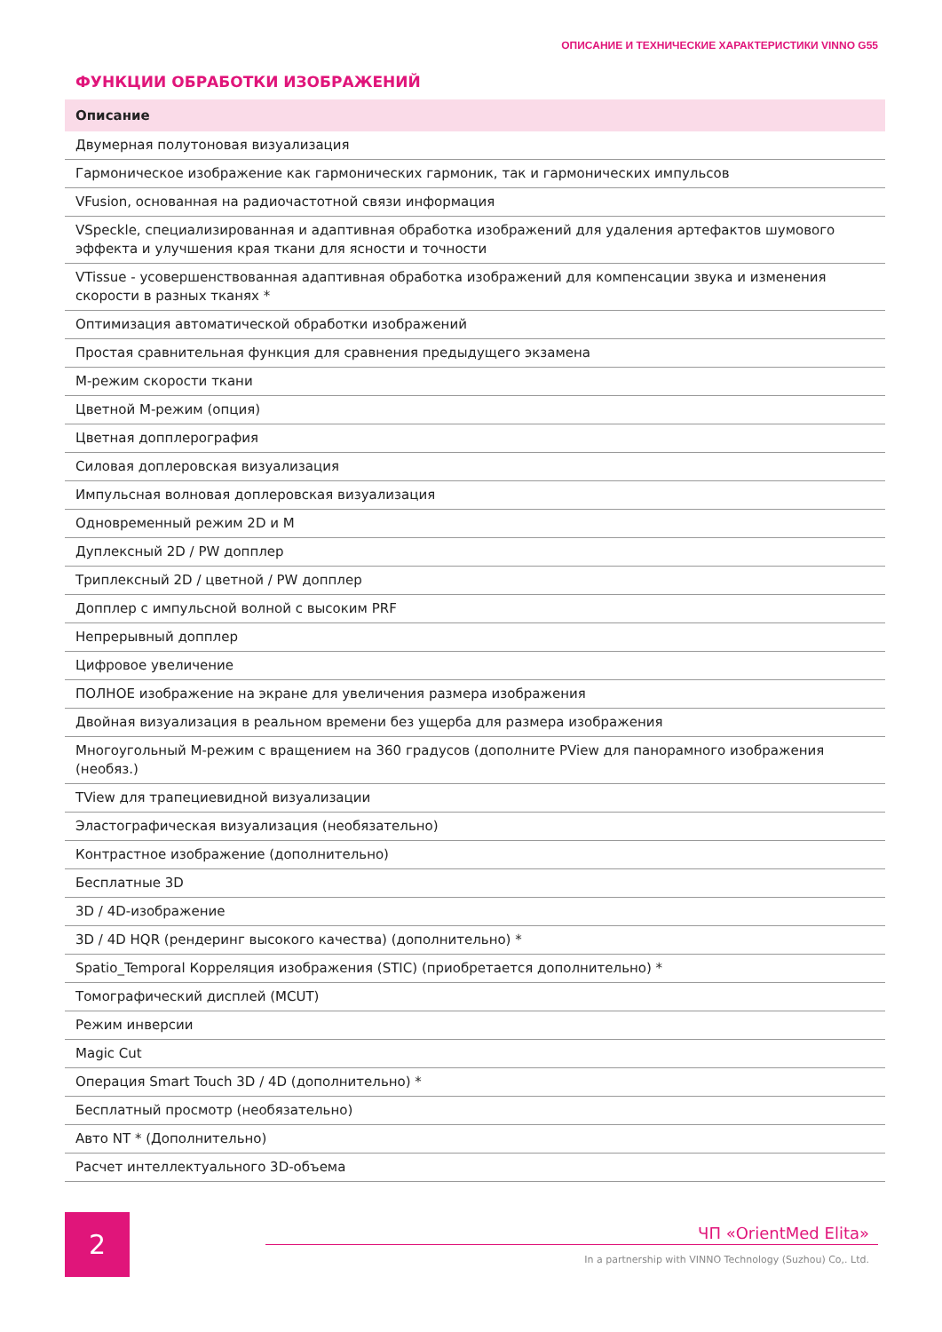ОПИСАНИЕ И ТЕХНИЧЕСКИЕ ХАРАКТЕРИСТИКИ VINNO G55
ФУНКЦИИ ОБРАБОТКИ ИЗОБРАЖЕНИЙ
| Описание |
| --- |
| Двумерная полутоновая визуализация |
| Гармоническое изображение как гармонических гармоник, так и гармонических импульсов |
| VFusion, основанная на радиочастотной связи информация |
| VSpeckle, специализированная и адаптивная обработка изображений для удаления артефактов шумового эффекта и улучшения края ткани для ясности и точности |
| VTissue - усовершенствованная адаптивная обработка изображений для компенсации звука и изменения скорости в разных тканях * |
| Оптимизация автоматической обработки изображений |
| Простая сравнительная функция для сравнения предыдущего экзамена |
| M-режим скорости ткани |
| Цветной M-режим (опция) |
| Цветная допплерография |
| Силовая доплеровская визуализация |
| Импульсная волновая доплеровская визуализация |
| Одновременный режим 2D и M |
| Дуплексный 2D / PW допплер |
| Триплексный 2D / цветной / PW допплер |
| Допплер с импульсной волной с высоким PRF |
| Непрерывный допплер |
| Цифровое увеличение |
| ПОЛНОЕ изображение на экране для увеличения размера изображения |
| Двойная визуализация в реальном времени без ущерба для размера изображения |
| Многоугольный M-режим с вращением на 360 градусов (дополните PView для панорамного изображения (необяз.) |
| TView для трапециевидной визуализации |
| Эластографическая визуализация (необязательно) |
| Контрастное изображение (дополнительно) |
| Бесплатные 3D |
| 3D / 4D-изображение |
| 3D / 4D HQR (рендеринг высокого качества) (дополнительно) * |
| Spatio_Temporal Корреляция изображения (STIC) (приобретается дополнительно) * |
| Томографический дисплей (MCUT) |
| Режим инверсии |
| Magic Cut |
| Операция Smart Touch 3D / 4D (дополнительно) * |
| Бесплатный просмотр (необязательно) |
| Авто NT * (Дополнительно) |
| Расчет интеллектуального 3D-объема |
2 ЧП «OrientMed Elita»
In a partnership with VINNO Technology (Suzhou) Co,. Ltd.